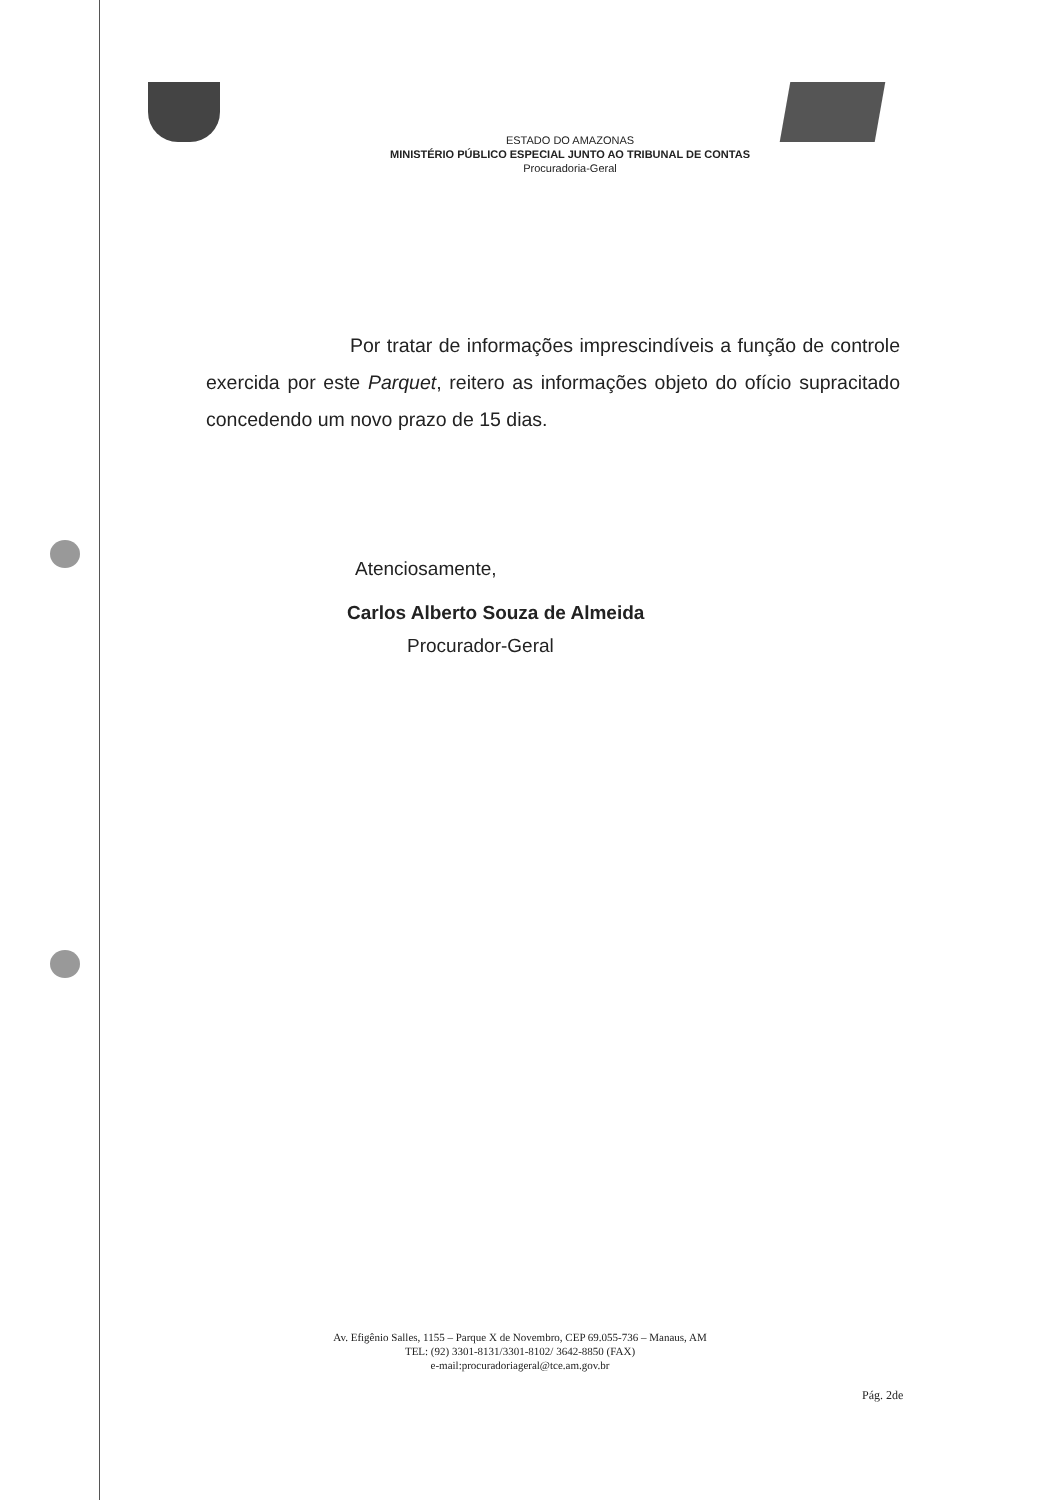ESTADO DO AMAZONAS
MINISTÉRIO PÚBLICO ESPECIAL JUNTO AO TRIBUNAL DE CONTAS
Procuradoria-Geral
Por tratar de informações imprescindíveis a função de controle exercida por este Parquet, reitero as informações objeto do ofício supracitado concedendo um novo prazo de 15 dias.
Atenciosamente,
Carlos Alberto Souza de Almeida
Procurador-Geral
Av. Efigênio Salles, 1155 – Parque X de Novembro, CEP 69.055-736 – Manaus, AM
TEL: (92) 3301-8131/3301-8102/ 3642-8850 (FAX)
e-mail:procuradoriageral@tce.am.gov.br
Pág. 2de